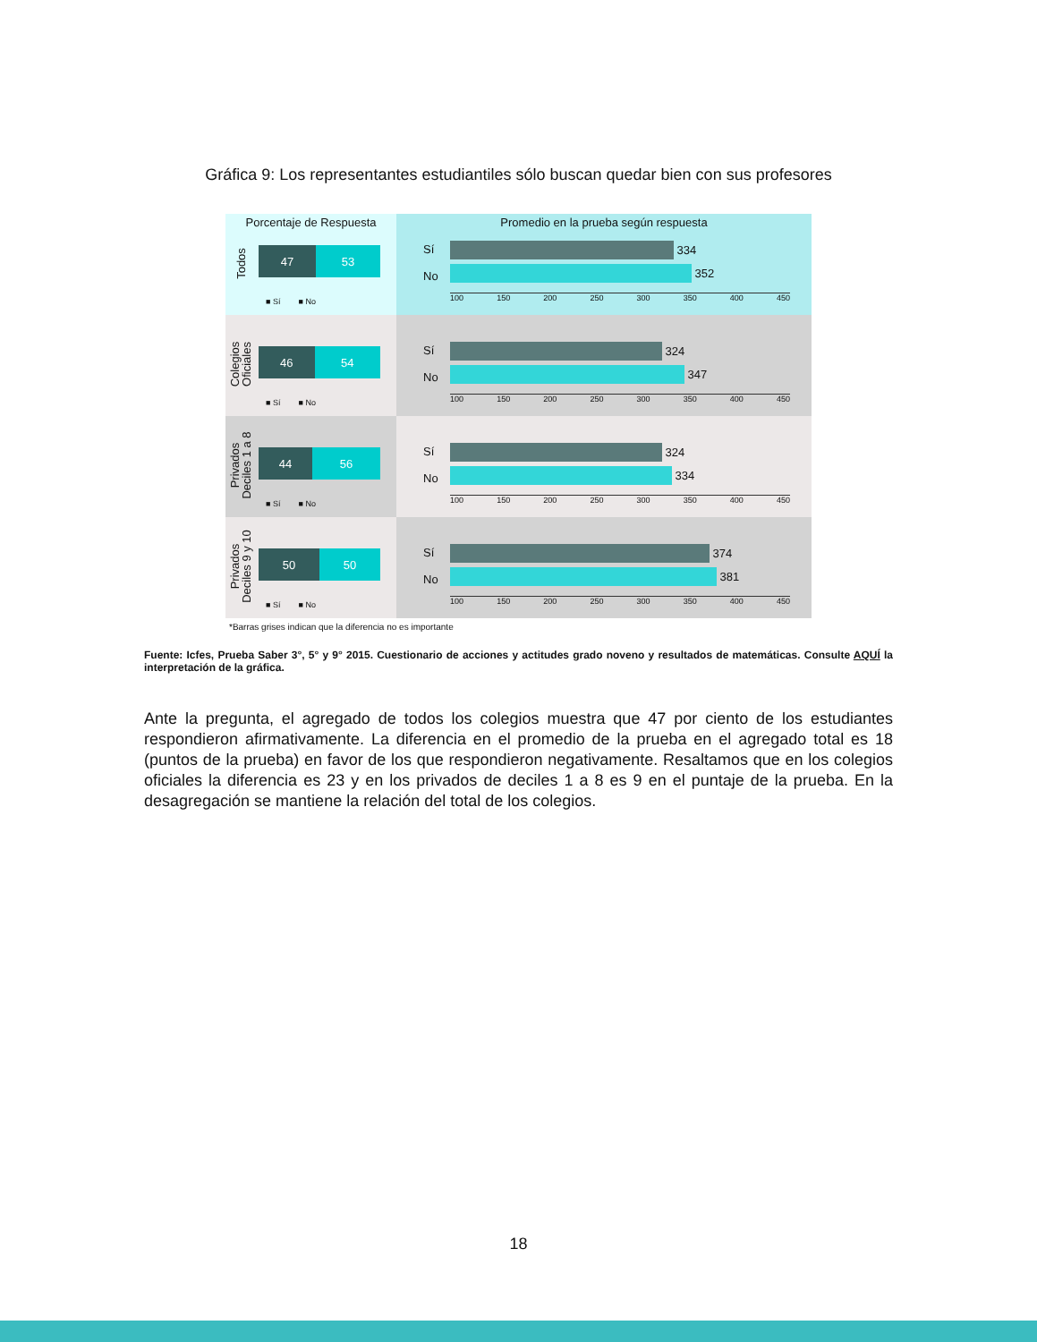Gráfica 9: Los representantes estudiantiles sólo buscan quedar bien con sus profesores
Porcentaje de Respuesta
Todos
47 53
■ Sí ■ No
Promedio en la prueba según respuesta
Sí
No
334
352
100 150 200 250 300 350 400 450
Colegios
Oficiales
46 54
■ Sí ■ No
Sí
No
324
347
100 150 200 250 300 350 400 450
Privados
Deciles 1 a 8
44 56
■ Sí ■ No
Sí
No
324
334
100 150 200 250 300 350 400 450
Privados
Deciles 9 y 10
50 50
■ Sí ■ No
Sí
No
374
381
100 150 200 250 300 350 400 450
*Barras grises indican que la diferencia no es importante
Fuente: Icfes, Prueba Saber 3°, 5° y 9° 2015. Cuestionario de acciones y actitudes grado noveno y resultados de matemáticas. Consulte AQUÍ la interpretación de la gráfica.
Ante la pregunta, el agregado de todos los colegios muestra que 47 por ciento de los estudiantes respondieron afirmativamente. La diferencia en el promedio de la prueba en el agregado total es 18 (puntos de la prueba) en favor de los que respondieron negativamente. Resaltamos que en los colegios oficiales la diferencia es 23 y en los privados de deciles 1 a 8 es 9 en el puntaje de la prueba. En la desagregación se mantiene la relación del total de los colegios.
18